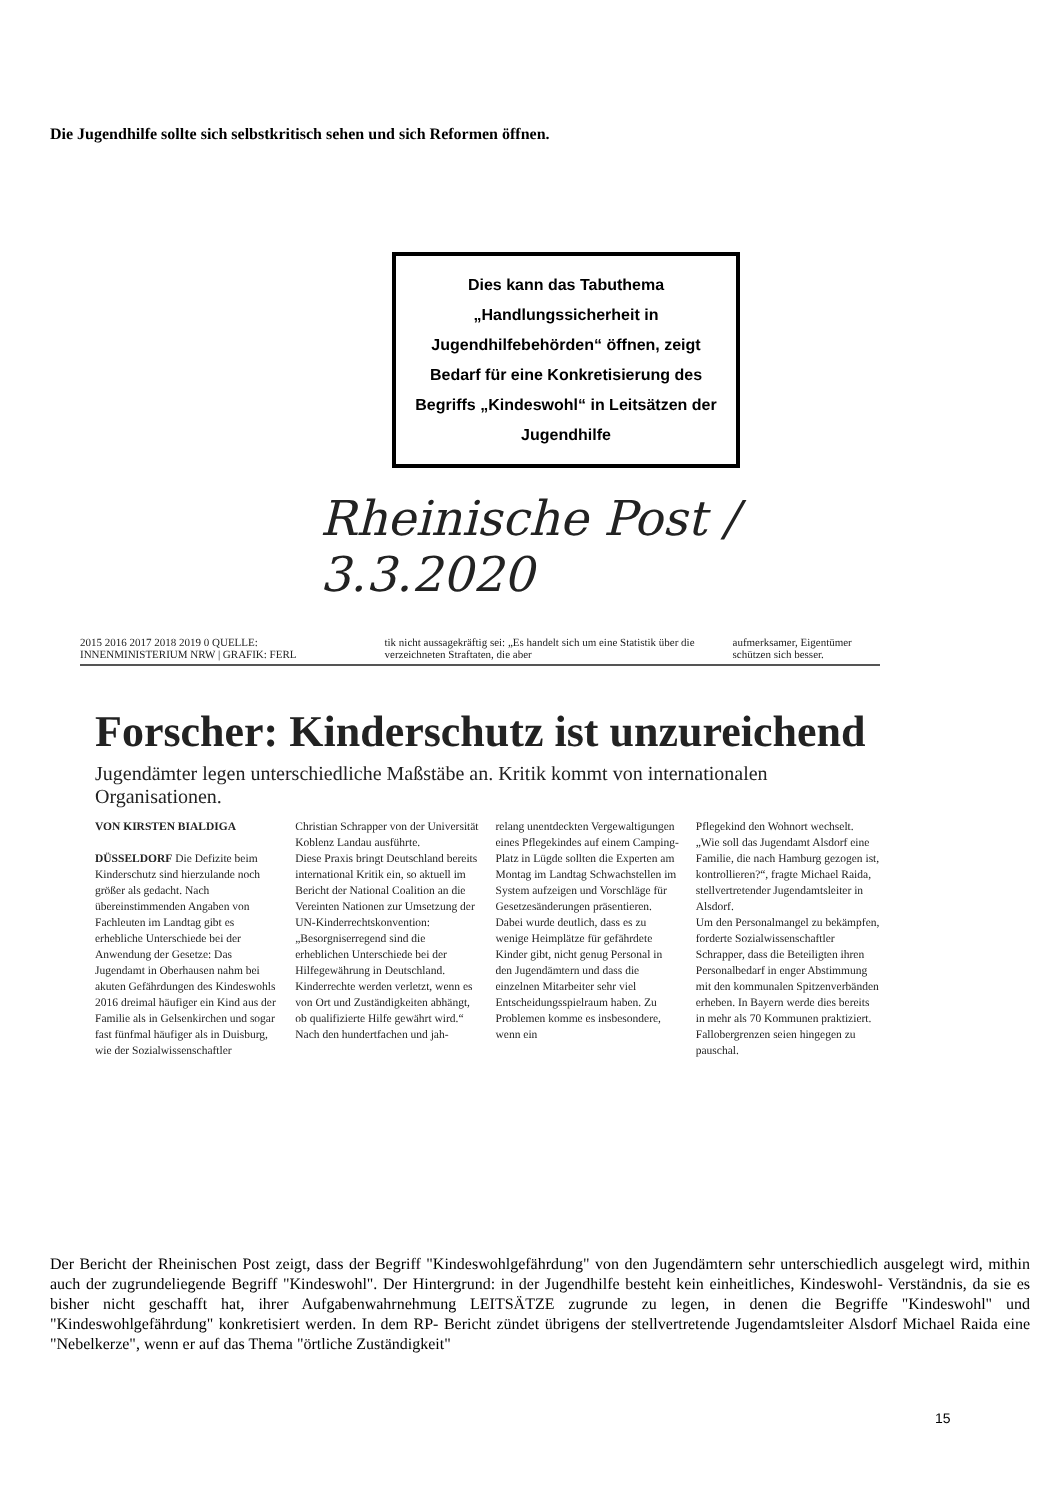Die Jugendhilfe sollte sich selbstkritisch sehen und sich Reformen öffnen.
Dies kann das Tabuthema „Handlungssicherheit in Jugendhilfebehörden“ öffnen, zeigt Bedarf für eine Konkretisierung des Begriffs „Kindeswohl“ in Leitsätzen der Jugendhilfe
Rheinische Post / 3.3.2020
2015 2016 2017 2018 2019 0 QUELLE: INNENMINISTERIUM NRW | GRAFIK: FERL tik nicht aussagekräftig sei: „Es handelt sich um eine Statistik über die verzeichneten Straftaten, die aber aufmerksamer, Eigentümer schützen sich besser.
Forscher: Kinderschutz ist unzureichend
Jugendämter legen unterschiedliche Maßstäbe an. Kritik kommt von internationalen Organisationen.
VON KIRSTEN BIALDIGA
DÜSSELDORF Die Defizite beim Kinderschutz sind hierzulande noch größer als gedacht. Nach übereinstimmenden Angaben von Fachleuten im Landtag gibt es erhebliche Unterschiede bei der Anwendung der Gesetze: Das Jugendamt in Oberhausen nahm bei akuten Gefährdungen des Kindeswohls 2016 dreimal häufiger ein Kind aus der Familie als in Gelsenkirchen und sogar fast fünfmal häufiger als in Duisburg, wie der Sozialwissenschaftler
Christian Schrapper von der Universität Koblenz Landau ausführte.
Diese Praxis bringt Deutschland bereits international Kritik ein, so aktuell im Bericht der National Coalition an die Vereinten Nationen zur Umsetzung der UN-Kinderrechtskonvention: „Besorgniserregend sind die erheblichen Unterschiede bei der Hilfegewährung in Deutschland. Kinderrechte werden verletzt, wenn es von Ort und Zuständigkeiten abhängt, ob qualifizierte Hilfe gewährt wird.“ Nach den hundertfachen und jah-
relang unentdeckten Vergewaltigungen eines Pflegekindes auf einem Camping-Platz in Lügde sollten die Experten am Montag im Landtag Schwachstellen im System aufzeigen und Vorschläge für Gesetzesänderungen präsentieren.
Dabei wurde deutlich, dass es zu wenige Heimplätze für gefährdete Kinder gibt, nicht genug Personal in den Jugendämtern und dass die einzelnen Mitarbeiter sehr viel Entscheidungsspielraum haben. Zu Problemen komme es insbesondere, wenn ein
Pflegekind den Wohnort wechselt. „Wie soll das Jugendamt Alsdorf eine Familie, die nach Hamburg gezogen ist, kontrollieren?“, fragte Michael Raida, stellvertretender Jugendamtsleiter in Alsdorf.
Um den Personalmangel zu bekämpfen, forderte Sozialwissenschaftler Schrapper, dass die Beteiligten ihren Personalbedarf in enger Abstimmung mit den kommunalen Spitzenverbänden erheben. In Bayern werde dies bereits in mehr als 70 Kommunen praktiziert. Fallobergrenzen seien hingegen zu pauschal.
Der Bericht der Rheinischen Post zeigt, dass der Begriff "Kindeswohlgefährdung" von den Jugendämtern sehr unterschiedlich ausgelegt wird, mithin auch der zugrundeliegende Begriff "Kindeswohl". Der Hintergrund: in der Jugendhilfe besteht kein einheitliches, Kindeswohl- Verständnis, da sie es bisher nicht geschafft hat, ihrer Aufgabenwahrnehmung LEITSÄTZE zugrunde zu legen, in denen die Begriffe "Kindeswohl" und "Kindeswohlgefährdung" konkretisiert werden. In dem RP- Bericht zündet übrigens der stellvertretende Jugendamtsleiter Alsdorf Michael Raida eine "Nebelkerze", wenn er auf das Thema "örtliche Zuständigkeit"
15